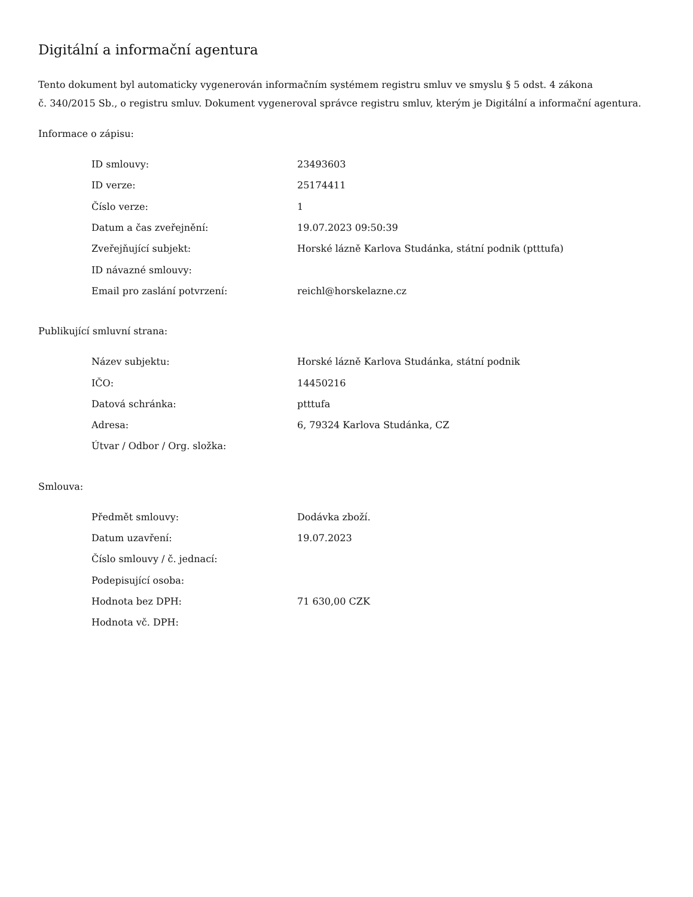Digitální a informační agentura
Tento dokument byl automaticky vygenerován informačním systémem registru smluv ve smyslu § 5 odst. 4 zákona
č. 340/2015 Sb., o registru smluv. Dokument vygeneroval správce registru smluv, kterým je Digitální a informační agentura.
Informace o zápisu:
| ID smlouvy: | 23493603 |
| ID verze: | 25174411 |
| Číslo verze: | 1 |
| Datum a čas zveřejnění: | 19.07.2023 09:50:39 |
| Zveřejňující subjekt: | Horské lázně Karlova Studánka, státní podnik (ptttufa) |
| ID návazné smlouvy: | |
| Email pro zaslání potvrzení: | reichl@horskelazne.cz |
Publikující smluvní strana:
| Název subjektu: | Horské lázně Karlova Studánka, státní podnik |
| IČO: | 14450216 |
| Datová schránka: | ptttufa |
| Adresa: | 6, 79324 Karlova Studánka, CZ |
| Útvar / Odbor / Org. složka: | |
Smlouva:
| Předmět smlouvy: | Dodávka zboží. |
| Datum uzavření: | 19.07.2023 |
| Číslo smlouvy / č. jednací: | |
| Podepisující osoba: | |
| Hodnota bez DPH: | 71 630,00 CZK |
| Hodnota vč. DPH: | |